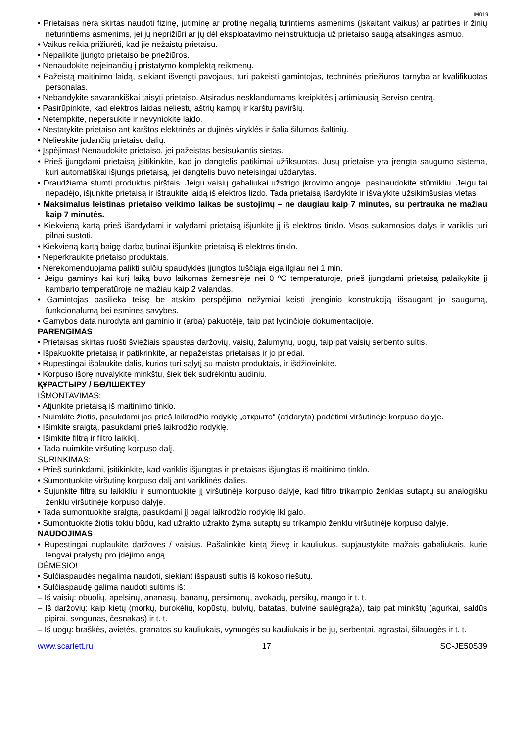IM019
• Prietaisas nėra skirtas naudoti fizinę, jutiminę ar protinę negalią turintiems asmenims (įskaitant vaikus) ar patirties ir žinių neturintiems asmenims, jei jų neprižiūri ar jų dėl eksploatavimo neinstruktuoja už prietaiso saugą atsakingas asmuo.
• Vaikus reikia prižiūrėti, kad jie nežaistų prietaisu.
• Nepalikite įjungto prietaiso be priežiūros.
• Nenaudokite neįeinančių į pristatymo komplektą reikmenų.
• Pažeistą maitinimo laidą, siekiant išvengti pavojaus, turi pakeisti gamintojas, techninės priežiūros tarnyba ar kvalifikuotas personalas.
• Nebandykite savarankiškai taisyti prietaiso. Atsiradus nesklandumams kreipkitės į artimiausią Serviso centrą.
• Pasirūpinkite, kad elektros laidas neliestų aštrių kampų ir karštų paviršių.
• Netempkite, nepersukite ir nevyniokite laido.
• Nestatykite prietaiso ant karštos elektrinės ar dujinės viryklės ir šalia šilumos šaltinių.
• Nelieskite judančių prietaiso dalių.
• Įspėjimas! Nenaudokite prietaiso, jei pažeistas besisukantis sietas.
• Prieš įjungdami prietaisą įsitikinkite, kad jo dangtelis patikimai užfiksuotas. Jūsų prietaise yra įrengta saugumo sistema, kuri automatiškai išjungs prietaisą, jei dangtelis buvo neteisingai uždarytas.
• Draudžiama stumti produktus pirštais. Jeigu vaisių gabaliukai užstrigo įkrovimo angoje, pasinaudokite stūmikliu. Jeigu tai nepadėjo, išjunkite prietaisą ir ištraukite laidą iš elektros lizdo. Tada prietaisą išardykite ir išvalykite užsikimšusias vietas.
• Maksimalus leistinas prietaiso veikimo laikas be sustojimų – ne daugiau kaip 7 minutes, su pertrauka ne mažiau kaip 7 minutės.
• Kiekvieną kartą prieš išardydami ir valydami prietaisą išjunkite jį iš elektros tinklo. Visos sukamosios dalys ir variklis turi pilnai sustoti.
• Kiekvieną kartą baigę darbą būtinai išjunkite prietaisą iš elektros tinklo.
• Neperkraukite prietaiso produktais.
• Nerekomenduojama palikti sulčių spaudyklės įjungtos tuščiąja eiga ilgiau nei 1 min.
• Jeigu gaminys kai kurį laiką buvo laikomas žemesnėje nei 0 ºC temperatūroje, prieš įjungdami prietaisą palaikykite jį kambario temperatūroje ne mažiau kaip 2 valandas.
• Gamintojas pasilieka teisę be atskiro perspėjimo nežymiai keisti įrenginio konstrukciją išsaugant jo saugumą, funkcionalumą bei esmines savybes.
• Gamybos data nurodyta ant gaminio ir (arba) pakuotėje, taip pat lydinčioje dokumentacijoje.
PARENGIMAS
• Prietaisas skirtas ruošti šviežiais spaustas daržovių, vaisių, žalumynų, uogų, taip pat vaisių serbento sultis.
• Išpakuokite prietaisą ir patikrinkite, ar nepažeistas prietaisas ir jo priedai.
• Rūpestingai išplaukite dalis, kurios turi sąlytį su maisto produktais, ir išdžiovinkite.
• Korpuso išorę nuvalykite minkštu, šiek tiek sudrėkintu audiniu.
ҚҰРАСТЫРУ / БӨЛШЕКТЕУ
IŠMONTAVIMAS:
• Atjunkite prietaisą iš maitinimo tinklo.
• Nuimkite žiotis, pasukdami jas prieš laikrodžio rodyklę „открыто“ (atidaryta) padėtimi viršutinėje korpuso dalyje.
• Išimkite sraigtą, pasukdami prieš laikrodžio rodyklę.
• Išimkite filtrą ir filtro laikiklį.
• Tada nuimkite viršutinę korpuso dalį.
SURINKIMAS:
• Prieš surinkdami, įsitikinkite, kad variklis išjungtas ir prietaisas išjungtas iš maitinimo tinklo.
• Sumontuokite viršutinę korpuso dalį ant variklinės dalies.
• Sujunkite filtrą su laikikliu ir sumontuokite jį viršutinėje korpuso dalyje, kad filtro trikampio ženklas sutaptų su analogišku ženklu viršutinėje korpuso dalyje.
• Tada sumontuokite sraigtą, pasukdami jį pagal laikrodžio rodyklę iki galo.
• Sumontuokite žiotis tokiu būdu, kad užrakto užrakto žyma sutaptų su trikampio ženklu viršutinėje korpuso dalyje.
NAUDOJIMAS
• Rūpestingai nuplaukite daržoves / vaisius. Pašalinkite kietą žievę ir kauliukus, supjaustykite mažais gabaliukais, kurie lengvai pralystų pro įdėjimo angą.
DĖMESIO!
• Sulčiaspaudės negalima naudoti, siekiant išspausti sultis iš kokoso riešutų.
• Sulčiaspaudę galima naudoti sultims iš:
– Iš vaisių: obuolių, apelsinų, ananasų, bananų, persimonų, avokadų, persikų, mango ir t. t.
– Iš daržovių: kaip kietų (morkų, burokėlių, kopūstų, bulvių, batatas, bulvinė saulėgrąža), taip pat minkštų (agurkai, saldūs pipirai, svogūnas, česnakas) ir t. t.
– Iš uogų: braškės, avietės, granatos su kauliukais, vynuogės su kauliukais ir be jų, serbentai, agrastai, šilauogės ir t. t.
www.scarlett.ru 17 SC-JE50S39